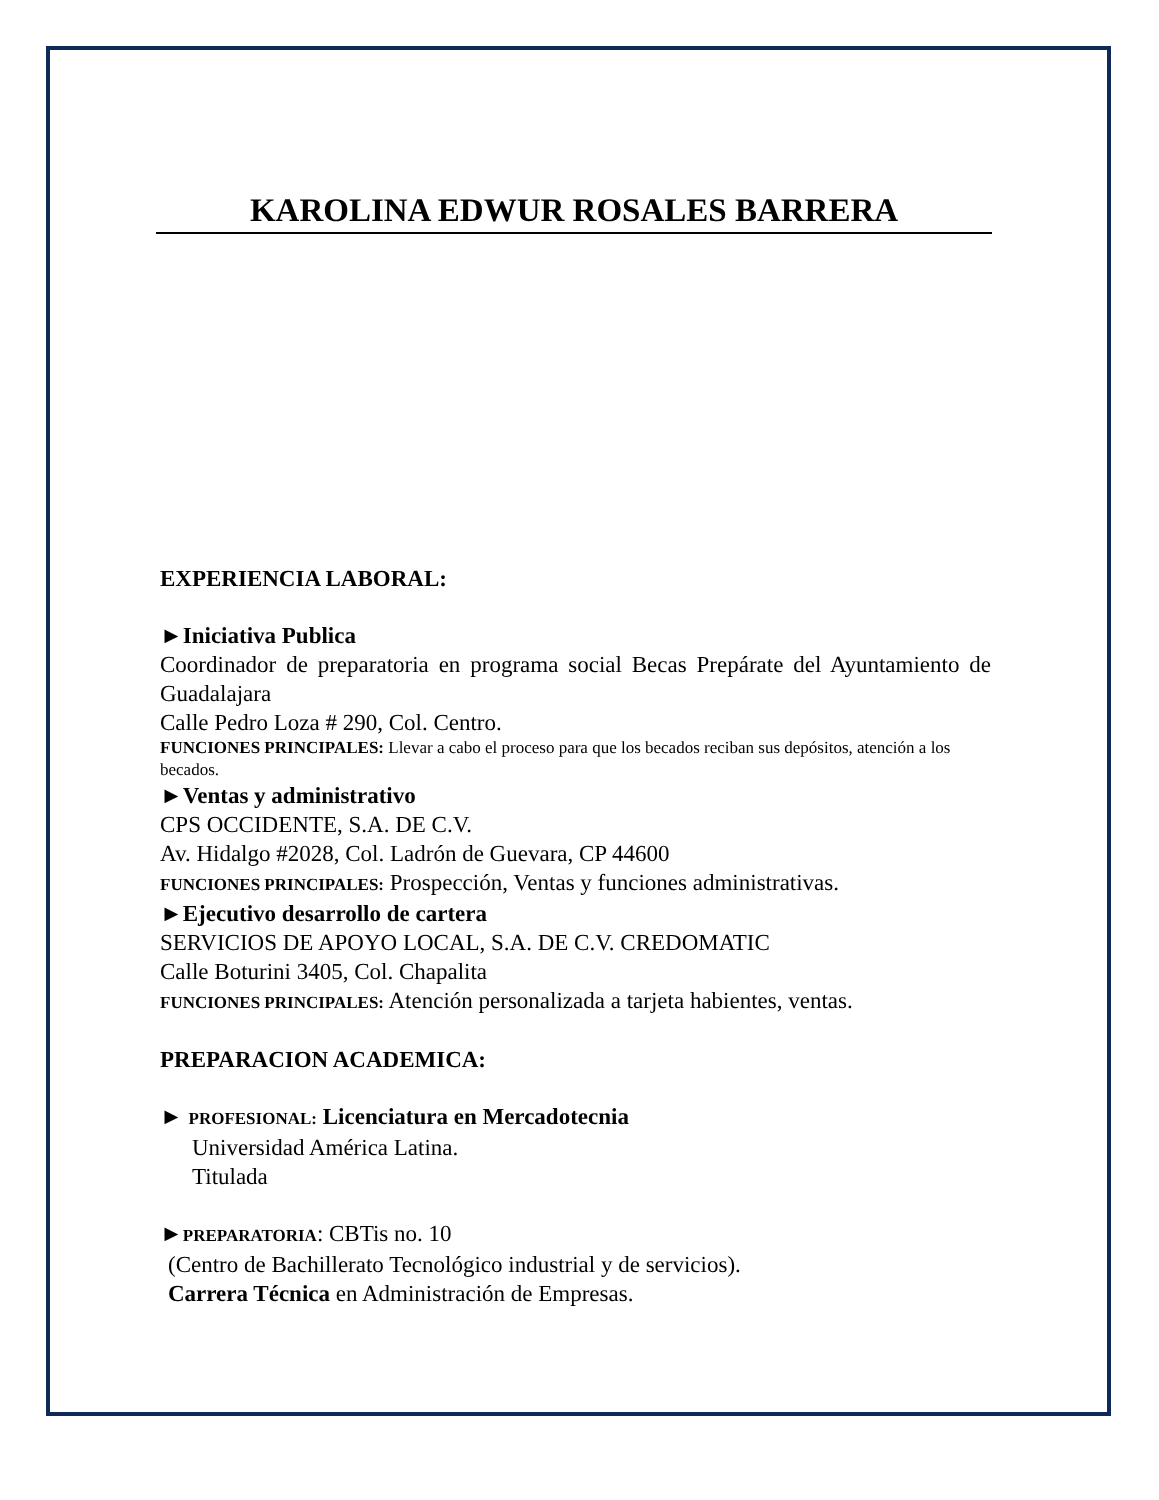KAROLINA EDWUR ROSALES BARRERA
EXPERIENCIA LABORAL:
►Iniciativa Publica
Coordinador de preparatoria en programa social Becas Prepárate del Ayuntamiento de Guadalajara
Calle Pedro Loza # 290, Col. Centro.
FUNCIONES PRINCIPALES: Llevar a cabo el proceso para que los becados reciban sus depósitos, atención a los becados.
►Ventas y administrativo
CPS OCCIDENTE, S.A. DE C.V.
Av. Hidalgo #2028, Col. Ladrón de Guevara, CP 44600
FUNCIONES PRINCIPALES: Prospección, Ventas y funciones administrativas.
►Ejecutivo desarrollo de cartera
SERVICIOS DE APOYO LOCAL, S.A. DE C.V. CREDOMATIC
Calle Boturini 3405, Col. Chapalita
FUNCIONES PRINCIPALES: Atención personalizada a tarjeta habientes, ventas.
PREPARACION ACADEMICA:
► PROFESIONAL: Licenciatura en Mercadotecnia
Universidad América Latina.
Titulada
►PREPARATORIA: CBTis no. 10
(Centro de Bachillerato Tecnológico industrial y de servicios).
Carrera Técnica en Administración de Empresas.